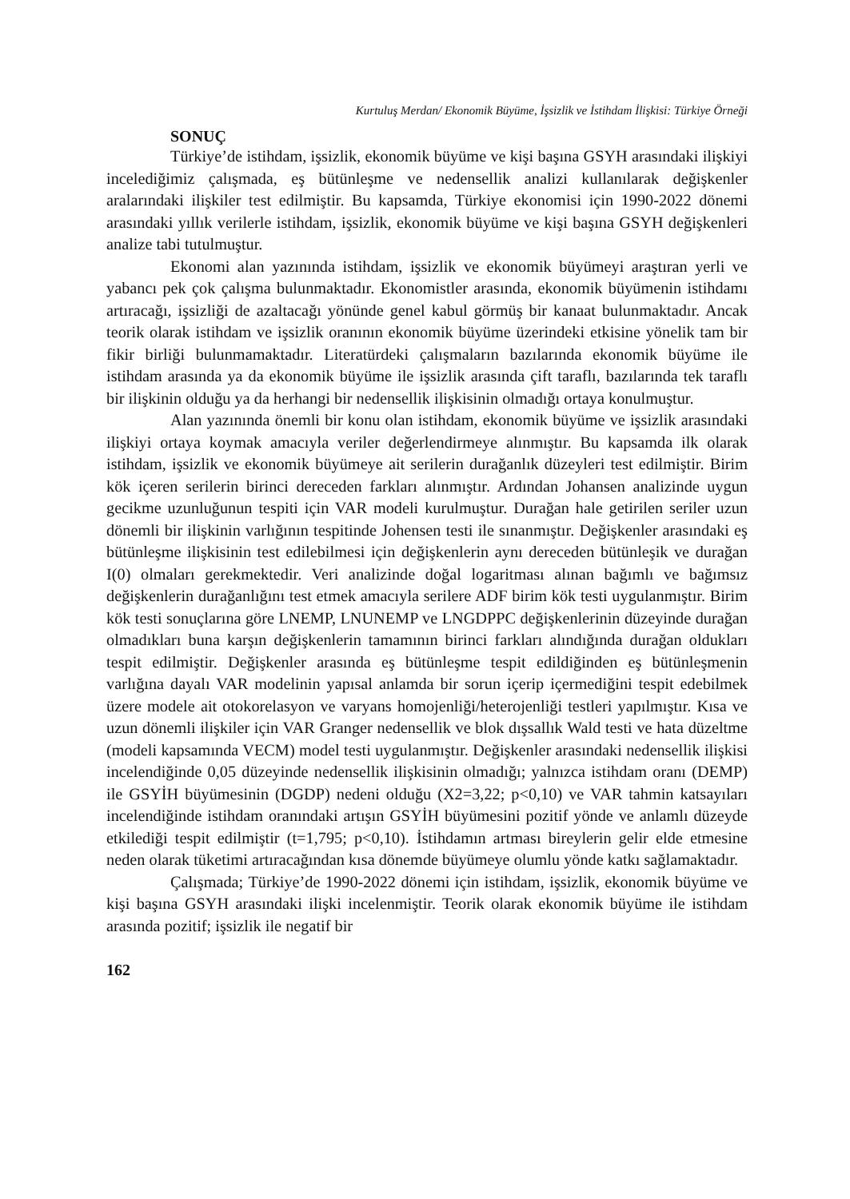Kurtuluş Merdan/ Ekonomik Büyüme, İşsizlik ve İstihdam İlişkisi: Türkiye Örneği
SONUÇ
Türkiye’de istihdam, işsizlik, ekonomik büyüme ve kişi başına GSYH arasındaki ilişkiyi incelediğimiz çalışmada, eş bütünleşme ve nedensellik analizi kullanılarak değişkenler aralarındaki ilişkiler test edilmiştir. Bu kapsamda, Türkiye ekonomisi için 1990-2022 dönemi arasındaki yıllık verilerle istihdam, işsizlik, ekonomik büyüme ve kişi başına GSYH değişkenleri analize tabi tutulmuştur.
Ekonomi alan yazınında istihdam, işsizlik ve ekonomik büyümeyi araştıran yerli ve yabancı pek çok çalışma bulunmaktadır. Ekonomistler arasında, ekonomik büyümenin istihdamı artıracağı, işsizliği de azaltacağı yönünde genel kabul görmüş bir kanaat bulunmaktadır. Ancak teorik olarak istihdam ve işsizlik oranının ekonomik büyüme üzerindeki etkisine yönelik tam bir fikir birliği bulunmamaktadır. Literatürdeki çalışmaların bazılarında ekonomik büyüme ile istihdam arasında ya da ekonomik büyüme ile işsizlik arasında çift taraflı, bazılarında tek taraflı bir ilişkinin olduğu ya da herhangi bir nedensellik ilişkisinin olmadığı ortaya konulmuştur.
Alan yazınında önemli bir konu olan istihdam, ekonomik büyüme ve işsizlik arasındaki ilişkiyi ortaya koymak amacıyla veriler değerlendirmeye alınmıştır. Bu kapsamda ilk olarak istihdam, işsizlik ve ekonomik büyümeye ait serilerin durağanlık düzeyleri test edilmiştir. Birim kök içeren serilerin birinci dereceden farkları alınmıştır. Ardından Johansen analizinde uygun gecikme uzunluğunun tespiti için VAR modeli kurulmuştur. Durağan hale getirilen seriler uzun dönemli bir ilişkinin varlığının tespitinde Johensen testi ile sınanmıştır. Değişkenler arasındaki eş bütünleşme ilişkisinin test edilebilmesi için değişkenlerin aynı dereceden bütünleşik ve durağan I(0) olmaları gerekmektedir. Veri analizinde doğal logaritması alınan bağımlı ve bağımsız değişkenlerin durağanlığını test etmek amacıyla serilere ADF birim kök testi uygulanmıştır. Birim kök testi sonuçlarına göre LNEMP, LNUNEMP ve LNGDPPC değişkenlerinin düzeyinde durağan olmadıkları buna karşın değişkenlerin tamamının birinci farkları alındığında durağan oldukları tespit edilmiştir. Değişkenler arasında eş bütünleşme tespit edildiğinden eş bütünleşmenin varlığına dayalı VAR modelinin yapısal anlamda bir sorun içerip içermediğini tespit edebilmek üzere modele ait otokorelasyon ve varyans homojenliği/heterojenliği testleri yapılmıştır. Kısa ve uzun dönemli ilişkiler için VAR Granger nedensellik ve blok dışsallık Wald testi ve hata düzeltme (modeli kapsamında VECM) model testi uygulanmıştır. Değişkenler arasındaki nedensellik ilişkisi incelendiğinde 0,05 düzeyinde nedensellik ilişkisinin olmadığı; yalnızca istihdam oranı (DEMP) ile GSYİH büyümesinin (DGDP) nedeni olduğu (X2=3,22; p<0,10) ve VAR tahmin katsayıları incelendiğinde istihdam oranındaki artışın GSYİH büyümesini pozitif yönde ve anlamlı düzeyde etkilediği tespit edilmiştir (t=1,795; p<0,10). İstihdamın artması bireylerin gelir elde etmesine neden olarak tüketimi artıracağından kısa dönemde büyümeye olumlu yönde katkı sağlamaktadır.
Çalışmada; Türkiye’de 1990-2022 dönemi için istihdam, işsizlik, ekonomik büyüme ve kişi başına GSYH arasındaki ilişki incelenmiştir. Teorik olarak ekonomik büyüme ile istihdam arasında pozitif; işsizlik ile negatif bir
162